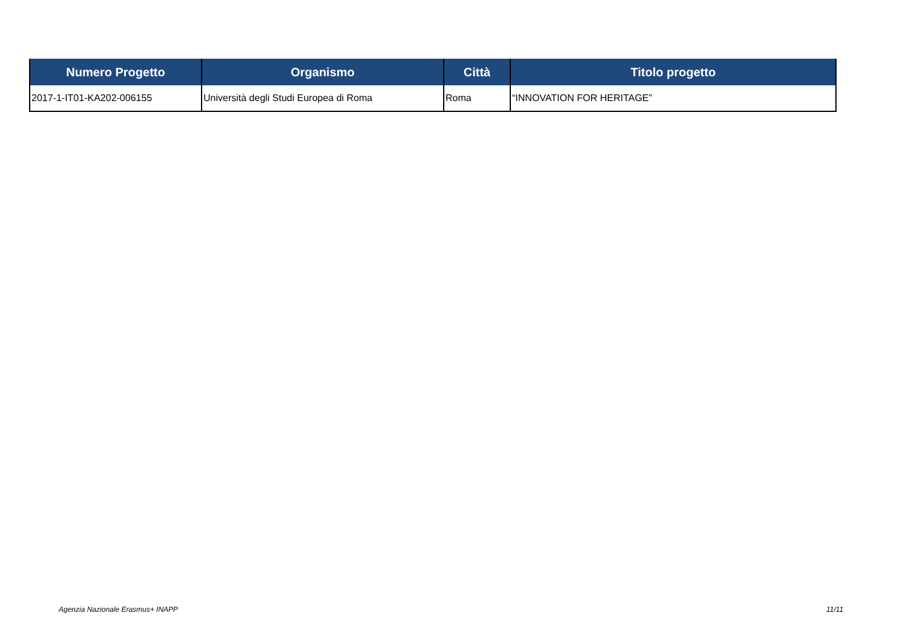| Numero Progetto | Organismo | Città | Titolo progetto |
| --- | --- | --- | --- |
| 2017-1-IT01-KA202-006155 | Università degli Studi Europea di Roma | Roma | “INNOVATION FOR HERITAGE” |
Agenzia Nazionale Erasmus+ INAPP
11/11